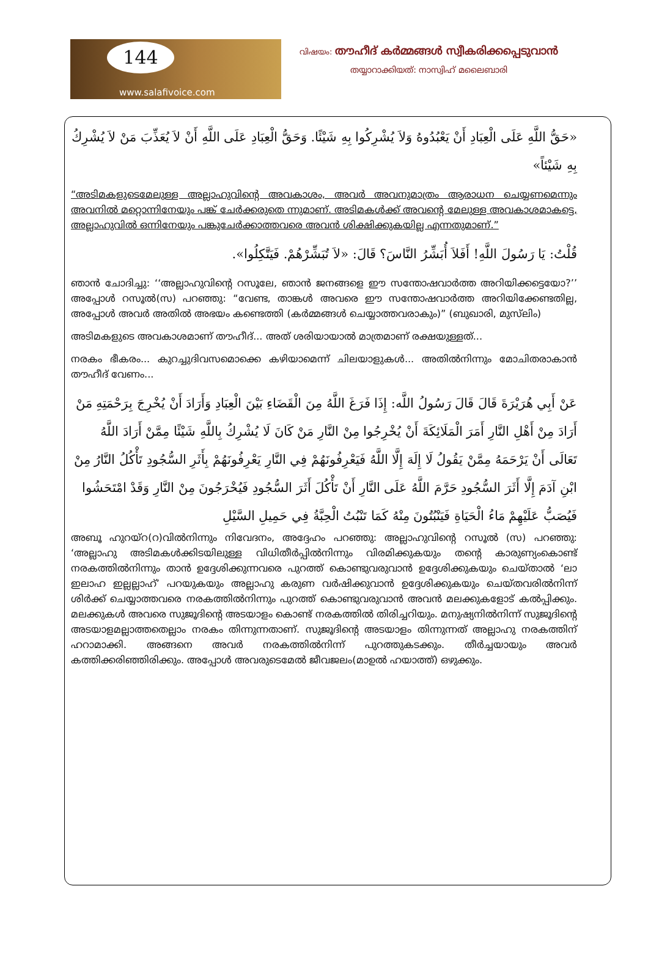144
www.salafivoice.com
വിഷയം: തൗഹീദ് കർമ്മങ്ങൾ സ്വീകരിക്കപ്പെടുവാൻ
തയ്യാറാക്കിയത്: നാസ്വിഹ് മലൈബാരി
«حَقُّ اللَّهِ عَلَى الْعِبَادِ أَنْ يَعْبُدُوهُ وَلاَ يُشْرِكُوا بِهِ شَيْئًا. وَحَقُّ الْعِبَادِ عَلَى اللَّهِ أَنْ لاَ يُعَذِّبَ مَنْ لاَ يُشْرِكُ بِهِ شَيْئاً»
“അടിമകളുടെമേലുള്ള അല്ലാഹുവിന്റെ അവകാശം, അവർ അവനുമാത്രം ആരാധന ചെയ്യണമെന്നും അവനിൽ മറ്റൊന്നിനേയും പങ്ക് ചേർക്കരുതെ ന്നുമാണ്. അടിമകൾക്ക് അവന്റെ മേലുള്ള അവകാശമാകട്ടെ, അല്ലാഹുവിൽ ഒന്നിനേയും പങ്കുചേർക്കാത്തവരെ അവൻ ശിക്ഷിക്കുകയില്ല എന്നതുമാണ്.”
قُلْتُ: يَا رَسُولَ اللَّهِ! أَفَلاَ أُبَشِّرُ النَّاسَ؟ قَالَ: «لاَ تُبَشِّرْهُمْ. فَيَتَّكِلُوا».
ഞാൻ ചോദിച്ചു: ‘‘അല്ലാഹുവിന്റെ റസൂലേ, ഞാൻ ജനങ്ങളെ ഈ സന്തോഷവാർത്ത അറിയിക്കട്ടെയോ?’’ അപ്പോൾ റസൂൽ(സ) പറഞ്ഞു: “വേണ്ട, താങ്കൾ അവരെ ഈ സന്തോഷവാർത്ത അറിയിക്കേണ്ടതില്ല, അപ്പോൾ അവർ അതിൽ അഭയം കണ്ടെത്തി (കർമ്മങ്ങൾ ചെയ്യാത്തവരാകും)” (ബുഖാരി, മുസ്‌ലിം)
അടിമകളുടെ അവകാശമാണ് തൗഹീദ്... അത് ശരിയായാൽ മാത്രമാണ് രക്ഷയുള്ളത്...
നരകം ഭീകരം... കുറച്ചുദിവസമൊക്കെ കഴിയാമെന്ന് ചിലയാളുകൾ... അതിൽനിന്നും മോചിതരാകാൻ തൗഹീദ് വേണം...
عَنْ أَبِي هُرَيْرَةَ قَالَ قَالَ رَسُولُ اللَّه: إِذَا فَرَغَ اللَّهُ مِنَ الْقَضَاءِ بَيْنَ الْعِبَادِ وَأَرَادَ أَنْ يُخْرِجَ بِرَحْمَتِهِ مَنْ أَرَادَ مِنْ أَهْلِ النَّارِ أَمَرَ الْمَلَائِكَةَ أَنْ يُخْرِجُوا مِنْ النَّارِ مَنْ كَانَ لَا يُشْرِكُ بِاللَّهِ شَيْئًا مِمَّنْ أَرَادَ اللَّهُ تَعَالَى أَنْ يَرْحَمَهُ مِمَّنْ يَقُولُ لَا إِلَهَ إِلَّا اللَّهُ فَيَعْرِفُونَهُمْ فِي النَّارِ يَعْرِفُونَهُمْ بِأَثَرِ السُّجُودِ تَأْكُلُ النَّارُ مِنْ ابْنِ آدَمَ إِلَّا أَثَرَ السُّجُودِ حَرَّمَ اللَّهُ عَلَى النَّارِ أَنْ تَأْكُلَ أَثَرَ السُّجُودِ فَيُخْرَجُونَ مِنْ النَّارِ وَقَدْ امْتَحَشُوا فَيُصَبُّ عَلَيْهِمْ مَاءُ الْحَيَاةِ فَيَنْبُتُونَ مِنْهُ كَمَا تَنْبُتُ الْحِبَّةُ فِي حَمِيلِ السَّيْلِ
അബൂ ഹുറയ്റ(റ)വിൽനിന്നും നിവേദനം, അദ്ദേഹം പറഞ്ഞു: അല്ലാഹുവിന്റെ റസൂൽ (സ) പറഞ്ഞു: ‘അല്ലാഹു അടിമകൾക്കിടയിലുള്ള വിധിതീർപ്പിൽനിന്നും വിരമിക്കുകയും തന്റെ കാരുണ്യംകൊണ്ട് നരകത്തിൽനിന്നും താൻ ഉദ്ദേശിക്കുന്നവരെ പുറത്ത് കൊണ്ടുവരുവാൻ ഉദ്ദേശിക്കുകയും ചെയ്താൽ ‘ലാ ഇലാഹ ഇല്ലല്ലാഹ്’ പറയുകയും അല്ലാഹു കരുണ വർഷിക്കുവാൻ ഉദ്ദേശിക്കുകയും ചെയ്തവരിൽനിന്ന് ശിർക്ക് ചെയ്യാത്തവരെ നരകത്തിൽനിന്നും പുറത്ത് കൊണ്ടുവരുവാൻ അവൻ മലക്കുകളോട് കൽപ്പിക്കും. മലക്കുകൾ അവരെ സുജൂദിന്റെ അടയാളം കൊണ്ട് നരകത്തിൽ തിരിച്ചറിയും. മനുഷ്യനിൽനിന്ന് സുജൂദിന്റെ അടയാളമല്ലാത്തതെല്ലാം നരകം തിന്നുന്നതാണ്. സുജൂദിന്റെ അടയാളം തിന്നുന്നത് അല്ലാഹു നരകത്തിന് ഹറാമാക്കി. അങ്ങനെ അവർ നരകത്തിൽനിന്ന് പുറത്തുകടക്കും. തീർച്ചയായും അവർ കത്തിക്കരിഞ്ഞിരിക്കും. അപ്പോൾ അവരുടെമേൽ ജീവജലം(മാഉൽ ഹയാത്ത്) ഒഴുക്കും.